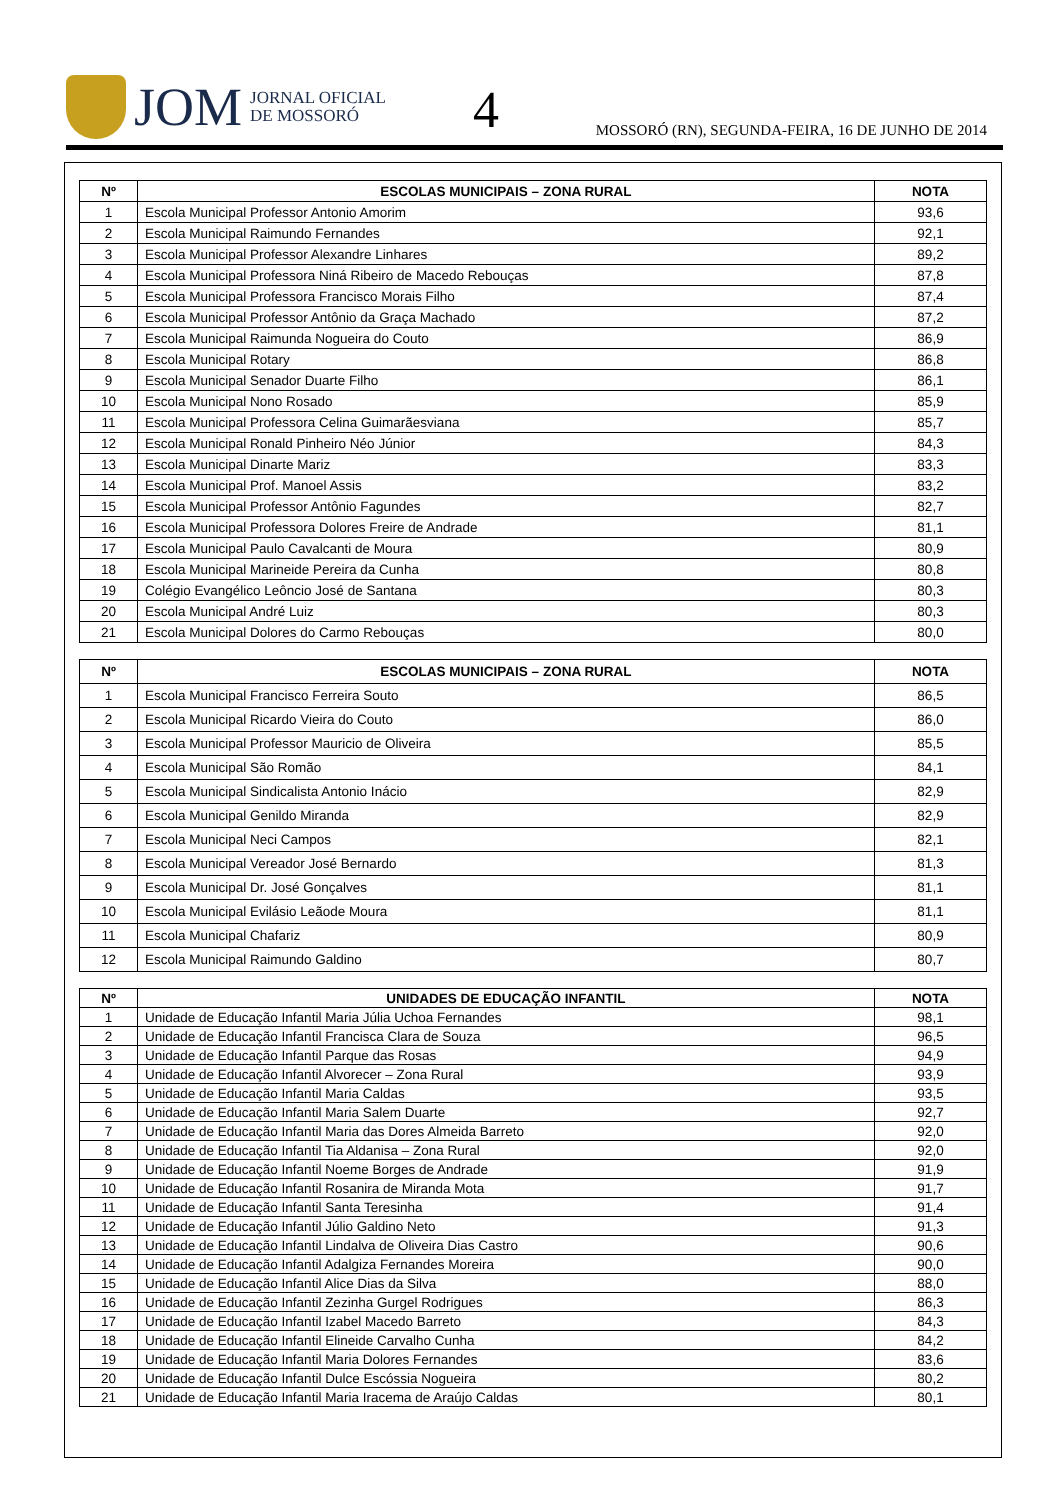JOM JORNAL OFICIAL
DE MOSSORÓ
4
MOSSORÓ (RN), SEGUNDA-FEIRA, 16 DE JUNHO DE 2014
| Nº | ESCOLAS MUNICIPAIS – ZONA RURAL | NOTA |
| --- | --- | --- |
| 1 | Escola Municipal Professor Antonio Amorim | 93,6 |
| 2 | Escola Municipal Raimundo Fernandes | 92,1 |
| 3 | Escola Municipal Professor Alexandre Linhares | 89,2 |
| 4 | Escola Municipal Professora Niná Ribeiro de Macedo Rebouças | 87,8 |
| 5 | Escola Municipal Professora Francisco Morais Filho | 87,4 |
| 6 | Escola Municipal Professor Antônio da Graça Machado | 87,2 |
| 7 | Escola Municipal Raimunda Nogueira do Couto | 86,9 |
| 8 | Escola Municipal Rotary | 86,8 |
| 9 | Escola Municipal Senador Duarte Filho | 86,1 |
| 10 | Escola Municipal Nono Rosado | 85,9 |
| 11 | Escola Municipal Professora Celina Guimarãesviana | 85,7 |
| 12 | Escola Municipal Ronald Pinheiro Néo Júnior | 84,3 |
| 13 | Escola Municipal Dinarte Mariz | 83,3 |
| 14 | Escola Municipal Prof. Manoel Assis | 83,2 |
| 15 | Escola Municipal Professor Antônio Fagundes | 82,7 |
| 16 | Escola Municipal Professora Dolores Freire de Andrade | 81,1 |
| 17 | Escola Municipal Paulo Cavalcanti de Moura | 80,9 |
| 18 | Escola Municipal Marineide Pereira da Cunha | 80,8 |
| 19 | Colégio Evangélico Leôncio José de Santana | 80,3 |
| 20 | Escola Municipal André Luiz | 80,3 |
| 21 | Escola Municipal Dolores do Carmo Rebouças | 80,0 |
| Nº | ESCOLAS MUNICIPAIS – ZONA RURAL | NOTA |
| --- | --- | --- |
| 1 | Escola Municipal Francisco Ferreira Souto | 86,5 |
| 2 | Escola Municipal Ricardo Vieira do Couto | 86,0 |
| 3 | Escola Municipal Professor Mauricio de Oliveira | 85,5 |
| 4 | Escola Municipal São Romão | 84,1 |
| 5 | Escola Municipal Sindicalista Antonio Inácio | 82,9 |
| 6 | Escola Municipal Genildo Miranda | 82,9 |
| 7 | Escola Municipal Neci Campos | 82,1 |
| 8 | Escola Municipal Vereador José Bernardo | 81,3 |
| 9 | Escola Municipal Dr. José Gonçalves | 81,1 |
| 10 | Escola Municipal Evilásio Leãode Moura | 81,1 |
| 11 | Escola Municipal Chafariz | 80,9 |
| 12 | Escola Municipal Raimundo Galdino | 80,7 |
| Nº | UNIDADES DE EDUCAÇÃO INFANTIL | NOTA |
| --- | --- | --- |
| 1 | Unidade de Educação Infantil Maria Júlia Uchoa Fernandes | 98,1 |
| 2 | Unidade de Educação Infantil Francisca Clara de Souza | 96,5 |
| 3 | Unidade de Educação Infantil Parque das Rosas | 94,9 |
| 4 | Unidade de Educação Infantil Alvorecer – Zona Rural | 93,9 |
| 5 | Unidade de Educação Infantil Maria Caldas | 93,5 |
| 6 | Unidade de Educação Infantil Maria Salem Duarte | 92,7 |
| 7 | Unidade de Educação Infantil Maria das Dores Almeida Barreto | 92,0 |
| 8 | Unidade de Educação Infantil Tia Aldanisa – Zona Rural | 92,0 |
| 9 | Unidade de Educação Infantil Noeme Borges de Andrade | 91,9 |
| 10 | Unidade de Educação Infantil Rosanira de Miranda Mota | 91,7 |
| 11 | Unidade de Educação Infantil Santa Teresinha | 91,4 |
| 12 | Unidade de Educação Infantil Júlio Galdino Neto | 91,3 |
| 13 | Unidade de Educação Infantil Lindalva de Oliveira Dias Castro | 90,6 |
| 14 | Unidade de Educação Infantil Adalgiza Fernandes Moreira | 90,0 |
| 15 | Unidade de Educação Infantil Alice Dias da Silva | 88,0 |
| 16 | Unidade de Educação Infantil Zezinha Gurgel Rodrigues | 86,3 |
| 17 | Unidade de Educação Infantil Izabel Macedo Barreto | 84,3 |
| 18 | Unidade de Educação Infantil Elineide Carvalho Cunha | 84,2 |
| 19 | Unidade de Educação Infantil Maria Dolores Fernandes | 83,6 |
| 20 | Unidade de Educação Infantil Dulce Escóssia Nogueira | 80,2 |
| 21 | Unidade de Educação Infantil Maria Iracema de Araújo Caldas | 80,1 |